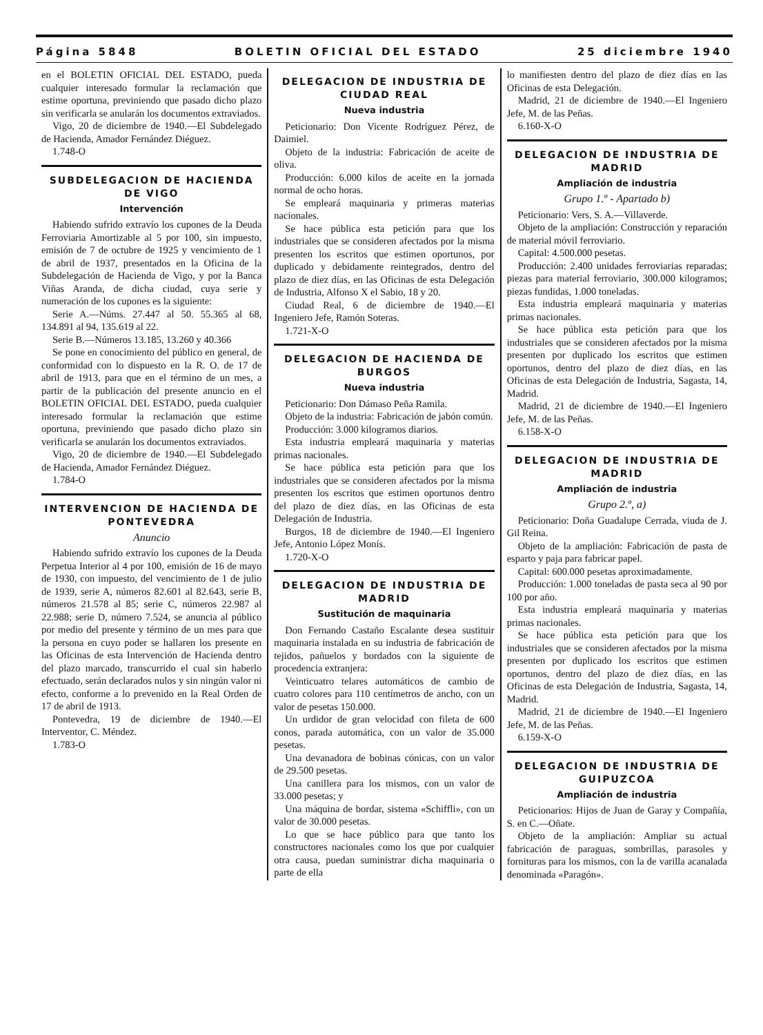Página 5848 BOLETIN OFICIAL DEL ESTADO 25 diciembre 1940
en el BOLETIN OFICIAL DEL ESTADO, pueda cualquier interesado formular la reclamación que estime oportuna, previniendo que pasado dicho plazo sin verificarla se anularán los documentos extraviados.
Vigo, 20 de diciembre de 1940.—El Subdelegado de Hacienda, Amador Fernández Diéguez.
1.748-O
SUBDELEGACION DE HACIENDA DE VIGO
Intervención
Habiendo sufrido extravío los cupones de la Deuda Ferroviaria Amortizable al 5 por 100, sin impuesto, emisión de 7 de octubre de 1925 y vencimiento de 1 de abril de 1937, presentados en la Oficina de la Subdelegación de Hacienda de Vigo, y por la Banca Viñas Aranda, de dicha ciudad, cuya serie y numeración de los cupones es la siguiente:
Serie A.—Núms. 27.447 al 50. 55.365 al 68, 134.891 al 94, 135.619 al 22.
Serie B.—Números 13.185, 13.260 y 40.366
Se pone en conocimiento del público en general, de conformidad con lo dispuesto en la R. O. de 17 de abril de 1913, para que en el término de un mes, a partir de la publicación del presente anuncio en el BOLETIN OFICIAL DEL ESTADO, pueda cualquier interesado formular la reclamación que estime oportuna, previniendo que pasado dicho plazo sin verificarla se anularán los documentos extraviados.
Vigo, 20 de diciembre de 1940.—El Subdelegado de Hacienda, Amador Fernández Diéguez.
1.784-O
INTERVENCION DE HACIENDA DE PONTEVEDRA
Anuncio
Habiendo sufrido extravío los cupones de la Deuda Perpetua Interior al 4 por 100, emisión de 16 de mayo de 1930, con impuesto, del vencimiento de 1 de julio de 1939, serie A, números 82.601 al 82.643, serie B, números 21.578 al 85; serie C, números 22.987 al 22.988; serie D, número 7.524, se anuncia al público por medio del presente y término de un mes para que la persona en cuyo poder se hallaren los presente en las Oficinas de esta Intervención de Hacienda dentro del plazo marcado, transcurrido el cual sin haberlo efectuado, serán declarados nulos y sin ningún valor ni efecto, conforme a lo prevenido en la Real Orden de 17 de abril de 1913.
Pontevedra, 19 de diciembre de 1940.—El Interventor, C. Méndez.
1.783-O
DELEGACION DE INDUSTRIA DE CIUDAD REAL
Nueva industria
Peticionario: Don Vicente Rodríguez Pérez, de Daimiel.
Objeto de la industria: Fabricación de aceite de oliva.
Producción: 6.000 kilos de aceite en la jornada normal de ocho horas.
Se empleará maquinaria y primeras materias nacionales.
Se hace pública esta petición para que los industriales que se consideren afectados por la misma presenten los escritos que estimen oportunos, por duplicado y debidamente reintegrados, dentro del plazo de diez días, en las Oficinas de esta Delegación de Industria, Alfonso X el Sabio, 18 y 20.
Ciudad Real, 6 de diciembre de 1940.—El Ingeniero Jefe, Ramón Soteras.
1.721-X-O
DELEGACION DE HACIENDA DE BURGOS
Nueva industria
Peticionario: Don Dámaso Peña Ramila.
Objeto de la industria: Fabricación de jabón común.
Producción: 3.000 kilogramos diarios.
Esta industria empleará maquinaria y materias primas nacionales.
Se hace pública esta petición para que los industriales que se consideren afectados por la misma presenten los escritos que estimen oportunos dentro del plazo de diez días, en las Oficinas de esta Delegación de Industria.
Burgos, 18 de diciembre de 1940.—El Ingeniero Jefe, Antonio López Monís.
1.720-X-O
DELEGACION DE INDUSTRIA DE MADRID
Sustitución de maquinaria
Don Fernando Castaño Escalante desea sustituir maquinaria instalada en su industria de fabricación de tejidos, pañuelos y bordados con la siguiente de procedencia extranjera:
Veinticuatro telares automáticos de cambio de cuatro colores para 110 centímetros de ancho, con un valor de pesetas 150.000.
Un urdidor de gran velocidad con fileta de 600 conos, parada automática, con un valor de 35.000 pesetas.
Una devanadora de bobinas cónicas, con un valor de 29.500 pesetas.
Una canillera para los mismos, con un valor de 33.000 pesetas; y
Una máquina de bordar, sistema «Schiffli», con un valor de 30.000 pesetas.
Lo que se hace público para que tanto los constructores nacionales como los que por cualquier otra causa, puedan suministrar dicha maquinaria o parte de ella
lo manifiesten dentro del plazo de diez días en las Oficinas de esta Delegación.
Madrid, 21 de diciembre de 1940.—El Ingeniero Jefe, M. de las Peñas.
6.160-X-O
DELEGACION DE INDUSTRIA DE MADRID
Ampliación de industria
Grupo 1.º - Apartado b)
Peticionario: Vers, S. A.—Villaverde.
Objeto de la ampliación: Construcción y reparación de material móvil ferroviario.
Capital: 4.500.000 pesetas.
Producción: 2.400 unidades ferroviarias reparadas; piezas para material ferroviario, 300.000 kilogramos; piezas fundidas, 1.000 toneladas.
Esta industria empleará maquinaria y materias primas nacionales.
Se hace pública esta petición para que los industriales que se consideren afectados por la misma presenten por duplicado los escritos que estimen oportunos, dentro del plazo de diez días, en las Oficinas de esta Delegación de Industria, Sagasta, 14, Madrid.
Madrid, 21 de diciembre de 1940.—El Ingeniero Jefe, M. de las Peñas.
6.158-X-O
DELEGACION DE INDUSTRIA DE MADRID
Ampliación de industria
Grupo 2.º, a)
Peticionario: Doña Guadalupe Cerrada, viuda de J. Gil Reina.
Objeto de la ampliación: Fabricación de pasta de esparto y paja para fabricar papel.
Capital: 600.000 pesetas aproximadamente.
Producción: 1.000 toneladas de pasta seca al 90 por 100 por año.
Esta industria empleará maquinaria y materias primas nacionales.
Se hace pública esta petición para que los industriales que se consideren afectados por la misma presenten por duplicado los escritos que estimen oportunos, dentro del plazo de diez días, en las Oficinas de esta Delegación de Industria, Sagasta, 14, Madrid.
Madrid, 21 de diciembre de 1940.—El Ingeniero Jefe, M. de las Peñas.
6.159-X-O
DELEGACION DE INDUSTRIA DE GUIPUZCOA
Ampliación de industria
Peticionarios: Hijos de Juan de Garay y Compañía, S. en C.—Oñate.
Objeto de la ampliación: Ampliar su actual fabricación de paraguas, sombrillas, parasoles y fornituras para los mismos, con la de varilla acanalada denominada «Paragón».